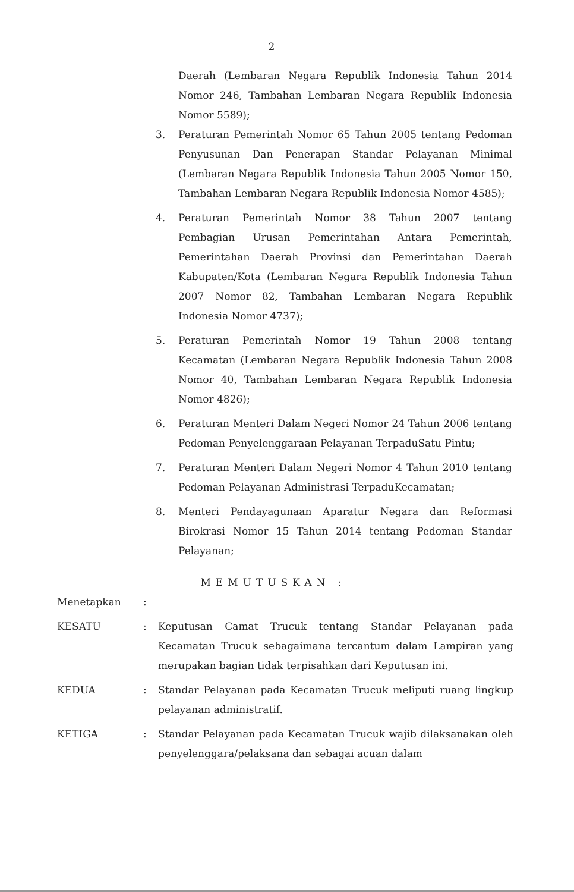2
Daerah (Lembaran Negara Republik Indonesia Tahun 2014 Nomor 246, Tambahan Lembaran Negara Republik Indonesia Nomor 5589);
3. Peraturan Pemerintah Nomor 65 Tahun 2005 tentang Pedoman Penyusunan Dan Penerapan Standar Pelayanan Minimal (Lembaran Negara Republik Indonesia Tahun 2005 Nomor 150, Tambahan Lembaran Negara Republik Indonesia Nomor 4585);
4. Peraturan Pemerintah Nomor 38 Tahun 2007 tentang Pembagian Urusan Pemerintahan Antara Pemerintah, Pemerintahan Daerah Provinsi dan Pemerintahan Daerah Kabupaten/Kota (Lembaran Negara Republik Indonesia Tahun 2007 Nomor 82, Tambahan Lembaran Negara Republik Indonesia Nomor 4737);
5. Peraturan Pemerintah Nomor 19 Tahun 2008 tentang Kecamatan (Lembaran Negara Republik Indonesia Tahun 2008 Nomor 40, Tambahan Lembaran Negara Republik Indonesia Nomor 4826);
6. Peraturan Menteri Dalam Negeri Nomor 24 Tahun 2006 tentang Pedoman Penyelenggaraan Pelayanan TerpaduSatu Pintu;
7. Peraturan Menteri Dalam Negeri Nomor 4 Tahun 2010 tentang Pedoman Pelayanan Administrasi TerpaduKecamatan;
8. Menteri Pendayagunaan Aparatur Negara dan Reformasi Birokrasi Nomor 15 Tahun 2014 tentang Pedoman Standar Pelayanan;
MEMUTUSKAN :
Menetapkan :
KESATU : Keputusan Camat Trucuk tentang Standar Pelayanan pada Kecamatan Trucuk sebagaimana tercantum dalam Lampiran yang merupakan bagian tidak terpisahkan dari Keputusan ini.
KEDUA : Standar Pelayanan pada Kecamatan Trucuk meliputi ruang lingkup pelayanan administratif.
KETIGA : Standar Pelayanan pada Kecamatan Trucuk wajib dilaksanakan oleh penyelenggara/pelaksana dan sebagai acuan dalam